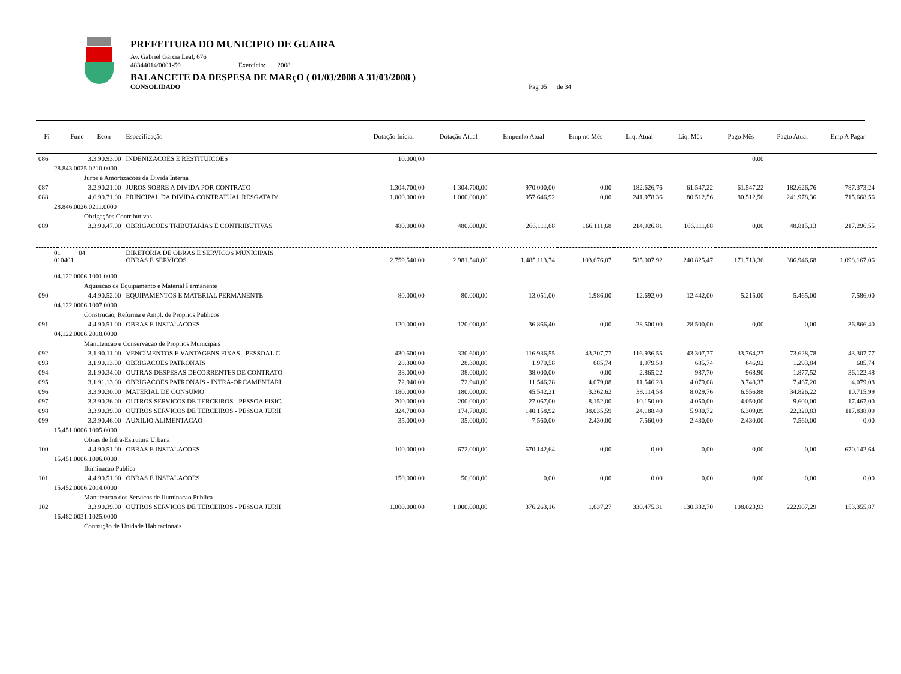PREFEITURA DO MUNICIPIO DE GUAIRA
Av. Gabriel Garcia Leal, 676
48344014/0001-59 Exercício: 2008
BALANCETE DA DESPESA DE MARçO ( 01/03/2008 A 31/03/2008 )
CONSOLIDADO Pag 05 de 34
| Fi | Func Econ | Especificação | Dotação Inicial | Dotação Atual | Empenho Atual | Emp no Mês | Liq. Atual | Liq. Mês | Pago Mês | Pagto Atual | Emp A Pagar |
| --- | --- | --- | --- | --- | --- | --- | --- | --- | --- | --- | --- |
| 086 | 3.3.90.93.00 | INDENIZACOES E RESTITUICOES | 10.000,00 | | | | | | 0,00 | | |
| 28.843.0025.0210.0000 | | | | | | | | | | | |
| Juros e Amortizacoes da Divida Interna | | | | | | | | | | | |
| 087 | 3.2.90.21.00 | JUROS SOBRE A DIVIDA POR CONTRATO | 1.304.700,00 | 1.304.700,00 | 970.000,00 | 0,00 | 182.626,76 | 61.547,22 | 61.547,22 | 182.626,76 | 787.373,24 |
| 088 | 4.6.90.71.00 | PRINCIPAL DA DIVIDA CONTRATUAL RESGATAD/ | 1.000.000,00 | 1.000.000,00 | 957.646,92 | 0,00 | 241.978,36 | 80.512,56 | 80.512,56 | 241.978,36 | 715.668,56 |
| 28.846.0026.0211.0000 | | | | | | | | | | | |
| Obrigações Contributivas | | | | | | | | | | | |
| 089 | 3.3.90.47.00 | OBRIGACOES TRIBUTARIAS E CONTRIBUTIVAS | 480.000,00 | 480.000,00 | 266.111,68 | 166.111,68 | 214.926,81 | 166.111,68 | 0,00 | 48.815,13 | 217.296,55 |
| 01 04 010401 | | DIRETORIA DE OBRAS E SERVICOS MUNICIPAIS OBRAS E SERVICOS | 2.759.540,00 | 2.981.540,00 | 1.485.113,74 | 103.676,07 | 585.007,92 | 240.825,47 | 171.713,36 | 386.946,68 | 1.098.167,06 |
| 04.122.0006.1001.0000 | | | | | | | | | | | |
| Aquisicao de Equipamento e Material Permanente | | | | | | | | | | | |
| 090 | 4.4.90.52.00 | EQUIPAMENTOS E MATERIAL PERMANENTE | 80.000,00 | 80.000,00 | 13.051,00 | 1.986,00 | 12.692,00 | 12.442,00 | 5.215,00 | 5.465,00 | 7.586,00 |
| 04.122.0006.1007.0000 | | | | | | | | | | | |
| Construcao, Reforma e Ampl. de Proprios Publicos | | | | | | | | | | | |
| 091 | 4.4.90.51.00 | OBRAS E INSTALACOES | 120.000,00 | 120.000,00 | 36.866,40 | 0,00 | 28.500,00 | 28.500,00 | 0,00 | 0,00 | 36.866,40 |
| 04.122.0006.2018.0000 | | | | | | | | | | | |
| Manutencao e Conservacao de Proprios Municipais | | | | | | | | | | | |
| 092 | 3.1.90.11.00 | VENCIMENTOS E VANTAGENS FIXAS - PESSOAL C | 430.600,00 | 330.600,00 | 116.936,55 | 43.307,77 | 116.936,55 | 43.307,77 | 33.764,27 | 73.628,78 | 43.307,77 |
| 093 | 3.1.90.13.00 | OBRIGACOES PATRONAIS | 28.300,00 | 28.300,00 | 1.979,58 | 685,74 | 1.979,58 | 685,74 | 646,92 | 1.293,84 | 685,74 |
| 094 | 3.1.90.34.00 | OUTRAS DESPESAS DECORRENTES DE CONTRATO | 38.000,00 | 38.000,00 | 38.000,00 | 0,00 | 2.865,22 | 987,70 | 968,90 | 1.877,52 | 36.122,48 |
| 095 | 3.1.91.13.00 | OBRIGACOES PATRONAIS - INTRA-ORCAMENTARI | 72.940,00 | 72.940,00 | 11.546,28 | 4.079,08 | 11.546,28 | 4.079,08 | 3.748,37 | 7.467,20 | 4.079,08 |
| 096 | 3.3.90.30.00 | MATERIAL DE CONSUMO | 180.000,00 | 180.000,00 | 45.542,21 | 3.362,62 | 38.114,58 | 8.029,76 | 6.556,88 | 34.826,22 | 10.715,99 |
| 097 | 3.3.90.36.00 | OUTROS SERVICOS DE TERCEIROS - PESSOA FISIC. | 200.000,00 | 200.000,00 | 27.067,00 | 8.152,00 | 10.150,00 | 4.050,00 | 4.050,00 | 9.600,00 | 17.467,00 |
| 098 | 3.3.90.39.00 | OUTROS SERVICOS DE TERCEIROS - PESSOA JURII | 324.700,00 | 174.700,00 | 140.158,92 | 38.035,59 | 24.188,40 | 5.980,72 | 6.309,09 | 22.320,83 | 117.838,09 |
| 099 | 3.3.90.46.00 | AUXILIO ALIMENTACAO | 35.000,00 | 35.000,00 | 7.560,00 | 2.430,00 | 7.560,00 | 2.430,00 | 2.430,00 | 7.560,00 | 0,00 |
| 15.451.0006.1005.0000 | | | | | | | | | | | |
| Obras de Infra-Estrutura Urbana | | | | | | | | | | | |
| 100 | 4.4.90.51.00 | OBRAS E INSTALACOES | 100.000,00 | 672.000,00 | 670.142,64 | 0,00 | 0,00 | 0,00 | 0,00 | 0,00 | 670.142,64 |
| 15.451.0006.1006.0000 | | | | | | | | | | | |
| Iluminacao Publica | | | | | | | | | | | |
| 101 | 4.4.90.51.00 | OBRAS E INSTALACOES | 150.000,00 | 50.000,00 | 0,00 | 0,00 | 0,00 | 0,00 | 0,00 | 0,00 | 0,00 |
| 15.452.0006.2014.0000 | | | | | | | | | | | |
| Manutencao dos Servicos de Iluminacao Publica | | | | | | | | | | | |
| 102 | 3.3.90.39.00 | OUTROS SERVICOS DE TERCEIROS - PESSOA JURII | 1.000.000,00 | 1.000.000,00 | 376.263,16 | 1.637,27 | 330.475,31 | 130.332,70 | 108.023,93 | 222.907,29 | 153.355,87 |
| 16.482.0031.1025.0000 | | | | | | | | | | | |
| Contrução de Unidade Habitacionais | | | | | | | | | | | |